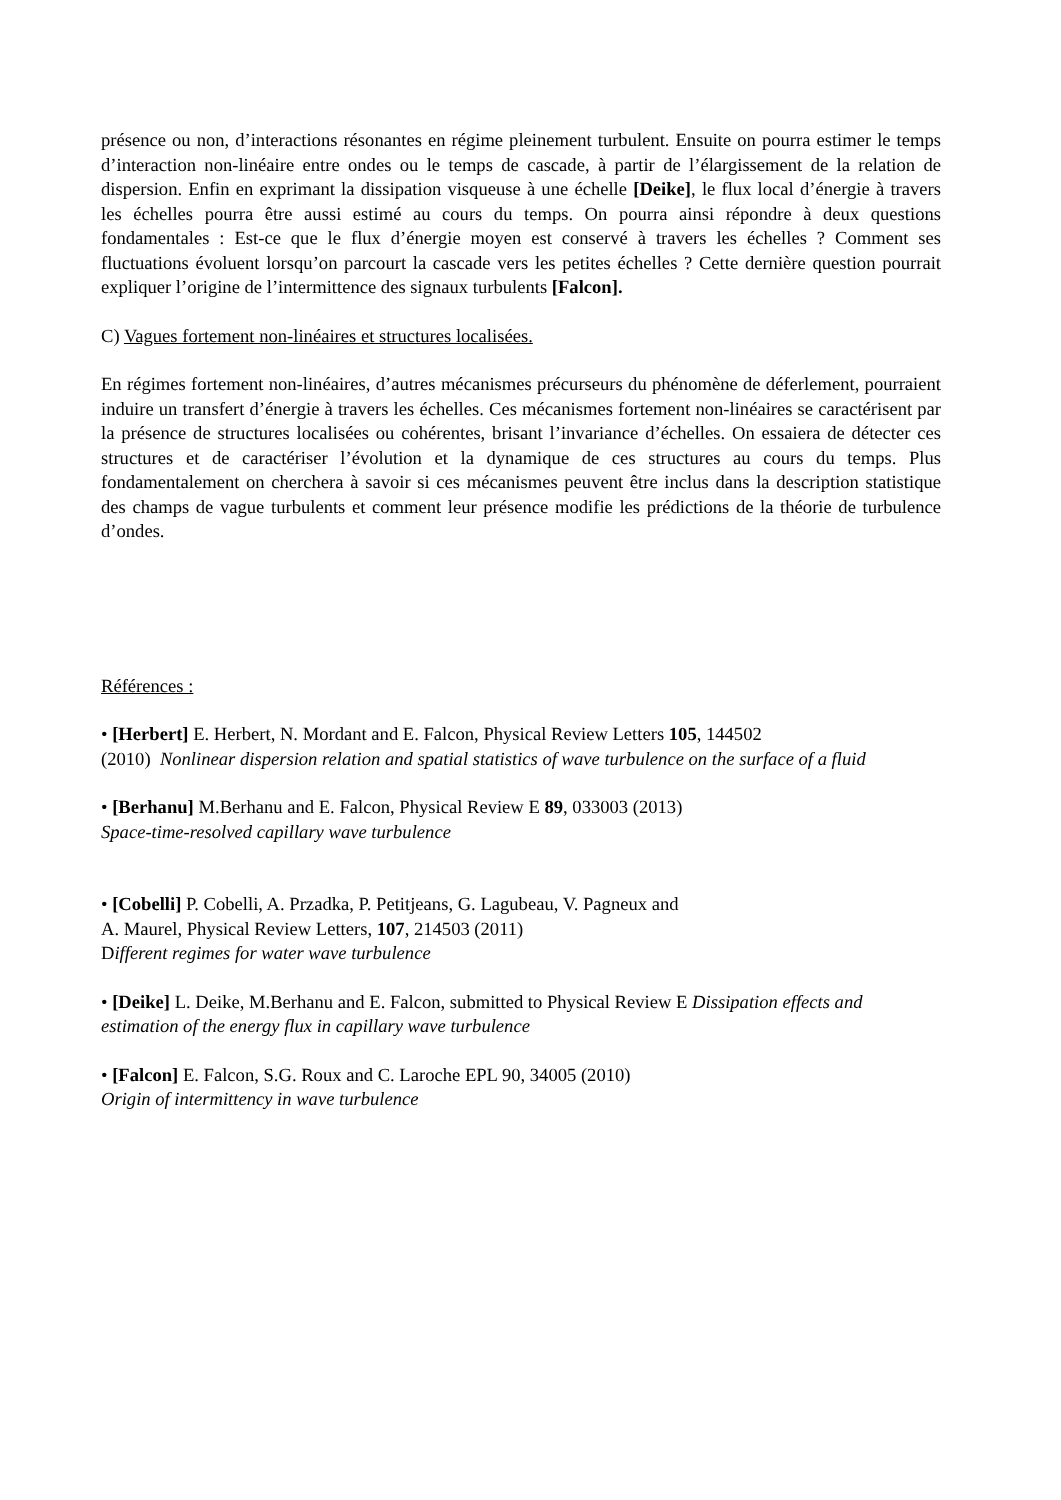présence ou non, d’interactions résonantes en régime pleinement turbulent. Ensuite on pourra estimer le temps d’interaction non-linéaire entre ondes ou le temps de cascade, à partir de l’élargissement de la relation de dispersion. Enfin en exprimant la dissipation visqueuse à une échelle [Deike], le flux local d’énergie à travers les échelles pourra être aussi estimé au cours du temps. On pourra ainsi répondre à deux questions fondamentales : Est-ce que le flux d’énergie moyen est conservé à travers les échelles ? Comment ses fluctuations évoluent lorsqu’on parcourt la cascade vers les petites échelles ? Cette dernière question pourrait expliquer l’origine de l’intermittence des signaux turbulents [Falcon].
C) Vagues fortement non-linéaires et structures localisées.
En régimes fortement non-linéaires, d’autres mécanismes précurseurs du phénomène de déferlement, pourraient induire un transfert d’énergie à travers les échelles. Ces mécanismes fortement non-linéaires se caractérisent par la présence de structures localisées ou cohérentes, brisant l’invariance d’échelles. On essaiera de détecter ces structures et de caractériser l’évolution et la dynamique de ces structures au cours du temps. Plus fondamentalement on cherchera à savoir si ces mécanismes peuvent être inclus dans la description statistique des champs de vague turbulents et comment leur présence modifie les prédictions de la théorie de turbulence d’ondes.
Références :
• [Herbert] E. Herbert, N. Mordant and E. Falcon, Physical Review Letters 105, 144502
(2010) Nonlinear dispersion relation and spatial statistics of wave turbulence on the surface of a fluid
• [Berhanu] M.Berhanu and E. Falcon, Physical Review E 89, 033003 (2013)
Space-time-resolved capillary wave turbulence
• [Cobelli] P. Cobelli, A. Przadka, P. Petitjeans, G. Lagubeau, V. Pagneux and
A. Maurel, Physical Review Letters, 107, 214503 (2011)
Different regimes for water wave turbulence
• [Deike] L. Deike, M.Berhanu and E. Falcon, submitted to Physical Review E Dissipation effects and estimation of the energy flux in capillary wave turbulence
• [Falcon] E. Falcon, S.G. Roux and C. Laroche EPL 90, 34005 (2010)
Origin of intermittency in wave turbulence